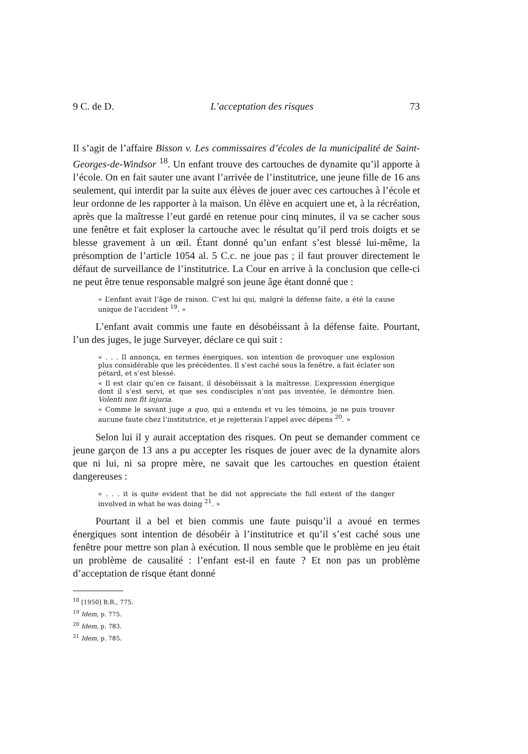9 C. de D. L’acceptation des risques 73
Il s’agit de l’affaire Bisson v. Les commissaires d’écoles de la municipalité de Saint-Georges-de-Windsor <sup>18</sup>. Un enfant trouve des cartouches de dynamite qu’il apporte à l’école. On en fait sauter une avant l’arrivée de l’institutrice, une jeune fille de 16 ans seulement, qui interdit par la suite aux élèves de jouer avec ces cartouches à l’école et leur ordonne de les rapporter à la maison. Un élève en acquiert une et, à la récréation, après que la maîtresse l’eut gardé en retenue pour cinq minutes, il va se cacher sous une fenêtre et fait exploser la cartouche avec le résultat qu’il perd trois doigts et se blesse gravement à un œil. Étant donné qu’un enfant s’est blessé lui-même, la présomption de l’article 1054 al. 5 C.c. ne joue pas ; il faut prouver directement le défaut de surveillance de l’institutrice. La Cour en arrive à la conclusion que celle-ci ne peut être tenue responsable malgré son jeune âge étant donné que :
« L’enfant avait l’âge de raison. C’est lui qui, malgré la défense faite, a été la cause unique de l’accident <sup>19</sup>. »
L’enfant avait commis une faute en désobéissant à la défense faite. Pourtant, l’un des juges, le juge Surveyer, déclare ce qui suit :
« . . . Il annonça, en termes énergiques, son intention de provoquer une explosion plus considérable que les précédentes. Il s’est caché sous la fenêtre, a fait éclater son pétard, et s’est blessé.
« Il est clair qu’en ce faisant, il désobéissait à la maîtresse. L’expression énergique dont il s’est servi, et que ses condisciples n’ont pas inventée, le démontre bien. Volenti non fit injuria.
« Comme le savant juge a quo, qui a entendu et vu les témoins, je ne puis trouver aucune faute chez l’institutrice, et je rejetterais l’appel avec dépens <sup>20</sup>. »
Selon lui il y aurait acceptation des risques. On peut se demander comment ce jeune garçon de 13 ans a pu accepter les risques de jouer avec de la dynamite alors que ni lui, ni sa propre mère, ne savait que les cartouches en question étaient dangereuses :
« . . . it is quite evident that he did not appreciate the full extent of the danger involved in what he was doing <sup>21</sup>. »
Pourtant il a bel et bien commis une faute puisqu’il a avoué en termes énergiques sont intention de désobéir à l’institutrice et qu’il s’est caché sous une fenêtre pour mettre son plan à exécution. Il nous semble que le problème en jeu était un problème de causalité : l’enfant est-il en faute ? Et non pas un problème d’acceptation de risque étant donné
<sup>18</sup> [1950] B.R., 775.
<sup>19</sup> Idem, p. 775.
<sup>20</sup> Idem, p. 783.
<sup>21</sup> Idem, p. 785.